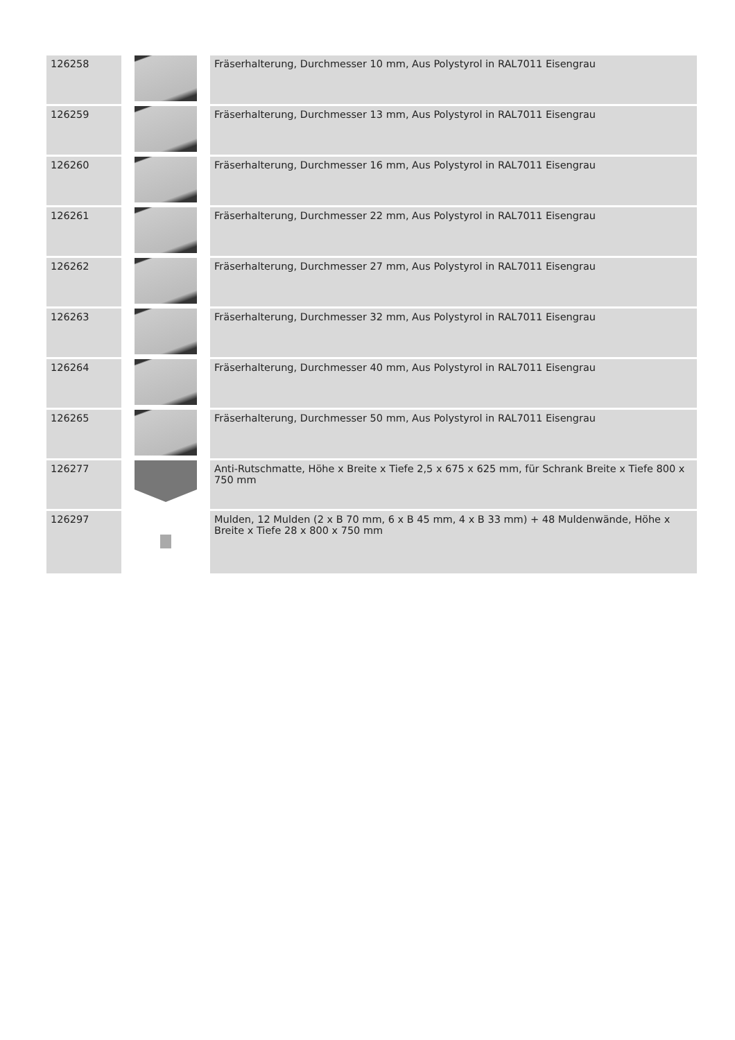| 126258 | | Fräserhalterung, Durchmesser 10 mm, Aus Polystyrol in RAL7011 Eisengrau |
| 126259 | | Fräserhalterung, Durchmesser 13 mm, Aus Polystyrol in RAL7011 Eisengrau |
| 126260 | | Fräserhalterung, Durchmesser 16 mm, Aus Polystyrol in RAL7011 Eisengrau |
| 126261 | | Fräserhalterung, Durchmesser 22 mm, Aus Polystyrol in RAL7011 Eisengrau |
| 126262 | | Fräserhalterung, Durchmesser 27 mm, Aus Polystyrol in RAL7011 Eisengrau |
| 126263 | | Fräserhalterung, Durchmesser 32 mm, Aus Polystyrol in RAL7011 Eisengrau |
| 126264 | | Fräserhalterung, Durchmesser 40 mm, Aus Polystyrol in RAL7011 Eisengrau |
| 126265 | | Fräserhalterung, Durchmesser 50 mm, Aus Polystyrol in RAL7011 Eisengrau |
| 126277 | | Anti-Rutschmatte, Höhe x Breite x Tiefe 2,5 x 675 x 625 mm, für Schrank Breite x Tiefe 800 x 750 mm |
| 126297 | | Mulden, 12 Mulden (2 x B 70 mm, 6 x B 45 mm, 4 x B 33 mm) + 48 Muldenwände, Höhe x Breite x Tiefe 28 x 800 x 750 mm |